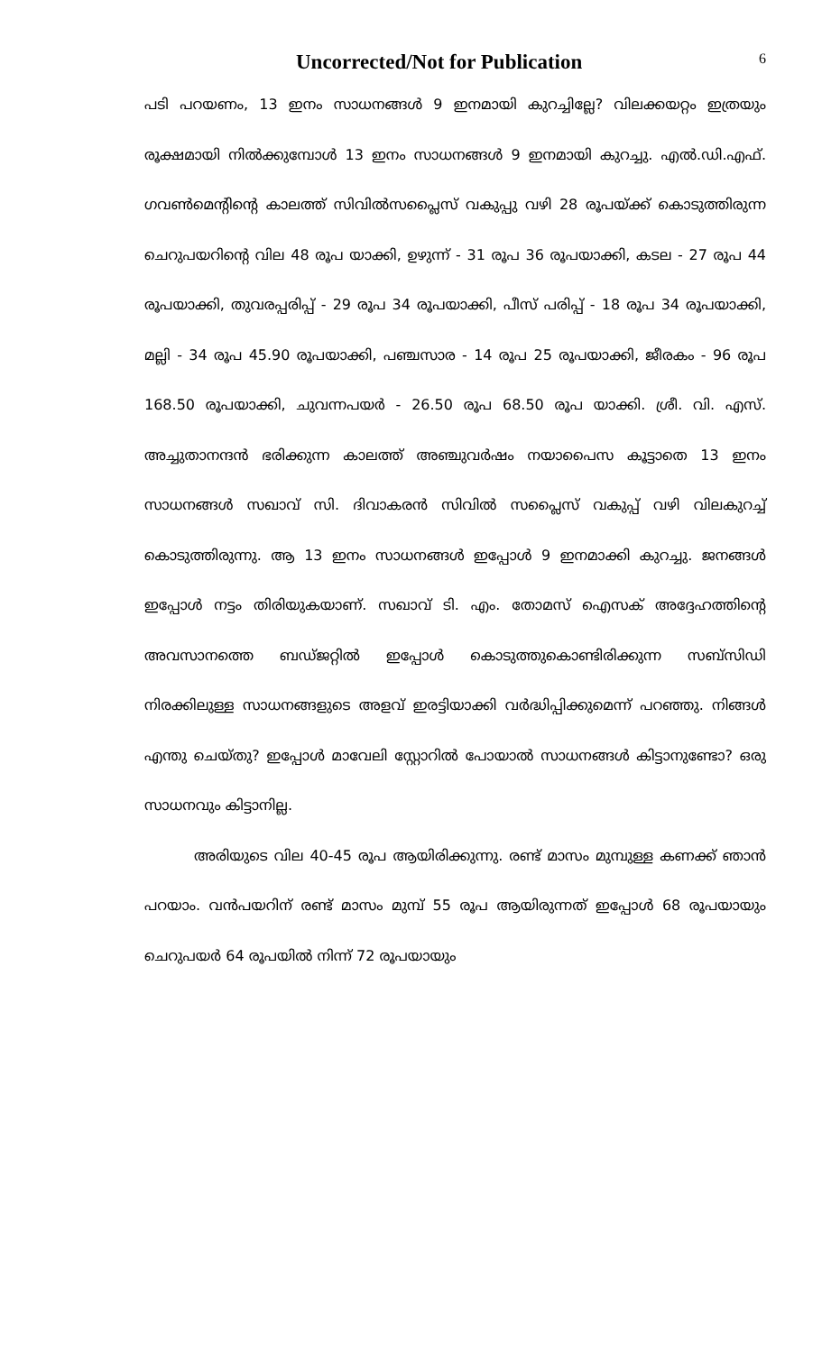Uncorrected/Not for Publication
6
പടി പറയണം, 13 ഇനം സാധനങ്ങള്‍ 9 ഇനമായി കുറച്ചില്ലേ? വിലക്കയറ്റം ഇത്രയും രൂക്ഷമായി നില്‍ക്കുമ്പോള്‍ 13 ഇനം സാധനങ്ങള്‍ 9 ഇനമായി കുറച്ചു. എല്‍.ഡി.എഫ്. ഗവണ്‍മെന്റിന്റെ കാലത്ത് സിവില്‍സപ്ലൈസ് വകുപ്പു വഴി 28 രൂപയ്ക്ക് കൊടുത്തിരുന്ന ചെറുപയറിന്റെ വില 48 രൂപ യാക്കി, ഉഴുന്ന് - 31 രൂപ 36 രൂപയാക്കി, കടല - 27 രൂപ 44 രൂപയാക്കി, തുവരപ്പരിപ്പ് - 29 രൂപ 34 രൂപയാക്കി, പീസ് പരിപ്പ് - 18 രൂപ 34 രൂപയാക്കി, മല്ലി - 34 രൂപ 45.90 രൂപയാക്കി, പഞ്ചസാര - 14 രൂപ 25 രൂപയാക്കി, ജീരകം - 96 രൂപ 168.50 രൂപയാക്കി, ചുവന്നപയര്‍ - 26.50 രൂപ 68.50 രൂപ യാക്കി. ശ്രീ. വി. എസ്. അച്ചുതാനന്ദന്‍ ഭരിക്കുന്ന കാലത്ത് അഞ്ചുവര്‍ഷം നയാപൈസ കൂട്ടാതെ 13 ഇനം സാധനങ്ങള്‍ സഖാവ് സി. ദിവാകരന്‍ സിവില്‍ സപ്ലൈസ് വകുപ്പ് വഴി വിലകുറച്ച് കൊടുത്തിരുന്നു. ആ 13 ഇനം സാധനങ്ങള്‍ ഇപ്പോള്‍ 9 ഇനമാക്കി കുറച്ചു. ജനങ്ങള്‍ ഇപ്പോള്‍ നട്ടം തിരിയുകയാണ്. സഖാവ് ടി. എം. തോമസ് ഐസക് അദ്ദേഹത്തിന്റെ അവസാനത്തെ ബഡ്ജറ്റില്‍ ഇപ്പോള്‍ കൊടുത്തുകൊണ്ടിരിക്കുന്ന സബ്സിഡി നിരക്കിലുള്ള സാധനങ്ങളുടെ അളവ് ഇരട്ടിയാക്കി വര്‍ദ്ധിപ്പിക്കുമെന്ന് പറഞ്ഞു. നിങ്ങള്‍ എന്തു ചെയ്തു? ഇപ്പോള്‍ മാവേലി സ്റ്റോറില്‍ പോയാല്‍ സാധനങ്ങള്‍ കിട്ടാനുണ്ടോ? ഒരു സാധനവും കിട്ടാനില്ല.
അരിയുടെ വില 40-45 രൂപ ആയിരിക്കുന്നു. രണ്ട് മാസം മുമ്പുള്ള കണക്ക് ഞാന്‍ പറയാം. വന്‍പയറിന് രണ്ട് മാസം മുമ്പ് 55 രൂപ ആയിരുന്നത് ഇപ്പോള്‍ 68 രൂപയായും ചെറുപയര്‍ 64 രൂപയില്‍ നിന്ന് 72 രൂപയായും